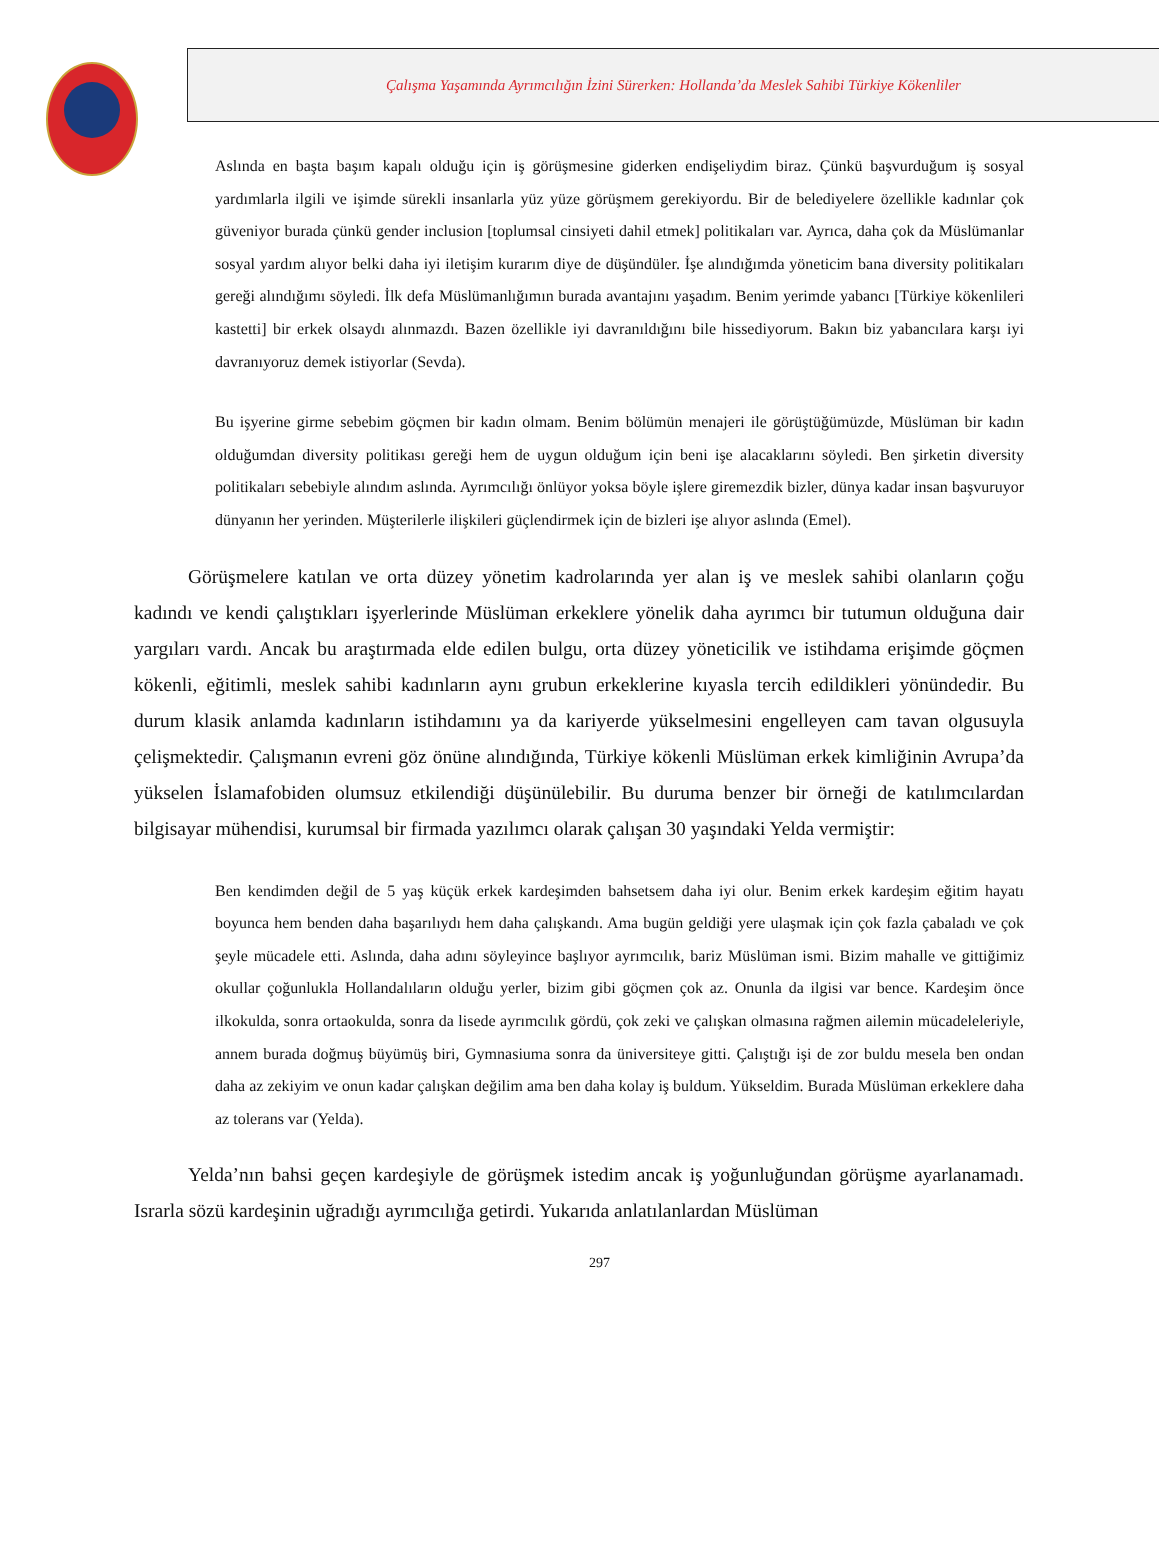Çalışma Yaşamında Ayrımcılığın İzini Sürerken: Hollanda’da Meslek Sahibi Türkiye Kökenliler
Aslında en başta başım kapalı olduğu için iş görüşmesine giderken endişeliydim biraz. Çünkü başvurduğum iş sosyal yardımlarla ilgili ve işimde sürekli insanlarla yüz yüze görüşmem gerekiyordu. Bir de belediyelere özellikle kadınlar çok güveniyor burada çünkü gender inclusion [toplumsal cinsiyeti dahil etmek] politikaları var. Ayrıca, daha çok da Müslümanlar sosyal yardım alıyor belki daha iyi iletişim kurarım diye de düşündüler. İşe alındığımda yöneticim bana diversity politikaları gereği alındığımı söyledi. İlk defa Müslümanlığımın burada avantajını yaşadım. Benim yerimde yabancı [Türkiye kökenlileri kastetti] bir erkek olsaydı alınmazdı. Bazen özellikle iyi davranıldığını bile hissediyorum. Bakın biz yabancılara karşı iyi davranıyoruz demek istiyorlar (Sevda).
Bu işyerine girme sebebim göçmen bir kadın olmam. Benim bölümün menajeri ile görüştüğümüzde, Müslüman bir kadın olduğumdan diversity politikası gereği hem de uygun olduğum için beni işe alacaklarını söyledi. Ben şirketin diversity politikaları sebebiyle alındım aslında. Ayrımcılığı önlüyor yoksa böyle işlere giremezdik bizler, dünya kadar insan başvuruyor dünyanın her yerinden. Müşterilerle ilişkileri güçlendirmek için de bizleri işe alıyor aslında (Emel).
Görüşmelere katılan ve orta düzey yönetim kadrolarında yer alan iş ve meslek sahibi olanların çoğu kadındı ve kendi çalıştıkları işyerlerinde Müslüman erkeklere yönelik daha ayrımcı bir tutumun olduğuna dair yargıları vardı. Ancak bu araştırmada elde edilen bulgu, orta düzey yöneticilik ve istihdama erişimde göçmen kökenli, eğitimli, meslek sahibi kadınların aynı grubun erkeklerine kıyasla tercih edildikleri yönündedir. Bu durum klasik anlamda kadınların istihdamını ya da kariyerde yükselmesini engelleyen cam tavan olgusuyla çelişmektedir. Çalışmanın evreni göz önüne alındığında, Türkiye kökenli Müslüman erkek kimliğinin Avrupa’da yükselen İslamafobiden olumsuz etkilendiği düşünülebilir. Bu duruma benzer bir örneği de katılımcılardan bilgisayar mühendisi, kurumsal bir firmada yazılımcı olarak çalışan 30 yaşındaki Yelda vermiştir:
Ben kendimden değil de 5 yaş küçük erkek kardeşimden bahsetsem daha iyi olur. Benim erkek kardeşim eğitim hayatı boyunca hem benden daha başarılıydı hem daha çalışkandı. Ama bugün geldiği yere ulaşmak için çok fazla çabaladı ve çok şeyle mücadele etti. Aslında, daha adını söyleyince başlıyor ayrımcılık, bariz Müslüman ismi. Bizim mahalle ve gittiğimiz okullar çoğunlukla Hollandalıların olduğu yerler, bizim gibi göçmen çok az. Onunla da ilgisi var bence. Kardeşim önce ilkokulda, sonra ortaokulda, sonra da lisede ayrımcılık gördü, çok zeki ve çalışkan olmasına rağmen ailemin mücadeleleriyle, annem burada doğmuş büyümüş biri, Gymnasiuma sonra da üniversiteye gitti. Çalıştığı işi de zor buldu mesela ben ondan daha az zekiyim ve onun kadar çalışkan değilim ama ben daha kolay iş buldum. Yükseldim. Burada Müslüman erkeklere daha az tolerans var (Yelda).
Yelda’nın bahsi geçen kardeşiyle de görüşmek istedim ancak iş yoğunluğundan görüşme ayarlanamadı. Israrla sözü kardeşinin uğradığı ayrımcılığa getirdi. Yukarıda anlatılanlardan Müslüman
297